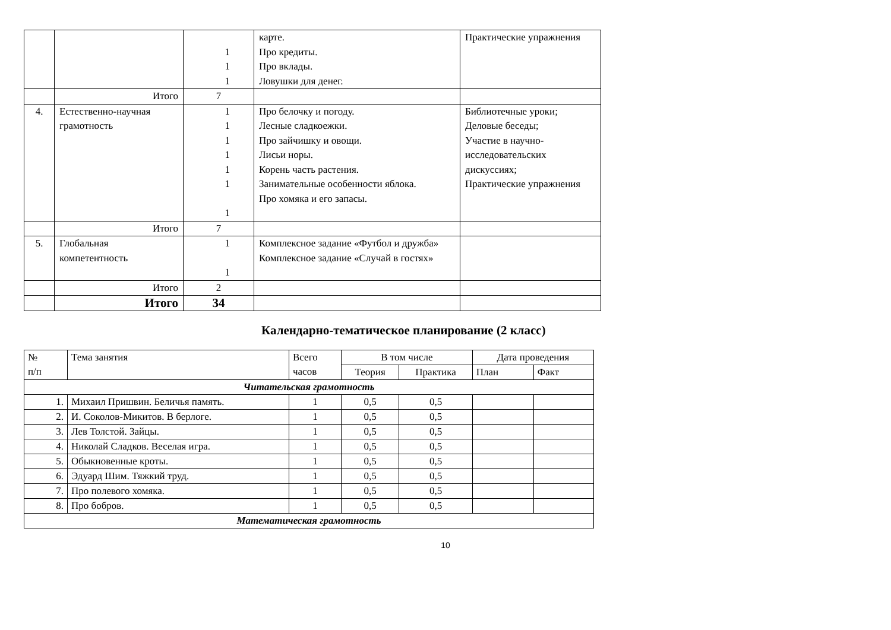| | | 1 1 1 | карте. Про кредиты. Про вклады. Ловушки для денег. | Практические упражнения |
| | Итого | 7 | | |
| 4. | Естественно-научная грамотность | 1 1 1 1 1 1 1 | Про белочку и погоду. Лесные сладкоежки. Про зайчишку и овощи. Лисьи норы. Корень часть растения. Занимательные особенности яблока. Про хомяка и его запасы. | Библиотечные уроки; Деловые беседы; Участие в научно-исследовательских дискуссиях; Практические упражнения |
| | Итого | 7 | | |
| 5. | Глобальная компетентность | 1 1 | Комплексное задание «Футбол и дружба» Комплексное задание «Случай в гостях» | |
| | Итого | 2 | | |
| | Итого | 34 | | |
Календарно-тематическое планирование (2 класс)
| № п/п | Тема занятия | Всего часов | В том числе | | Дата проведения | |
| --- | --- | --- | --- | --- | --- | --- |
| | | | Теория | Практика | План | Факт |
| Читательская грамотность | | | | | | |
| 1. | Михаил Пришвин. Беличья память. | 1 | 0,5 | 0,5 | | |
| 2. | И. Соколов-Микитов. В берлоге. | 1 | 0,5 | 0,5 | | |
| 3. | Лев Толстой. Зайцы. | 1 | 0,5 | 0,5 | | |
| 4. | Николай Сладков. Веселая игра. | 1 | 0,5 | 0,5 | | |
| 5. | Обыкновенные кроты. | 1 | 0,5 | 0,5 | | |
| 6. | Эдуард Шим. Тяжкий труд. | 1 | 0,5 | 0,5 | | |
| 7. | Про полевого хомяка. | 1 | 0,5 | 0,5 | | |
| 8. | Про бобров. | 1 | 0,5 | 0,5 | | |
| Математическая грамотность | | | | | | |
10